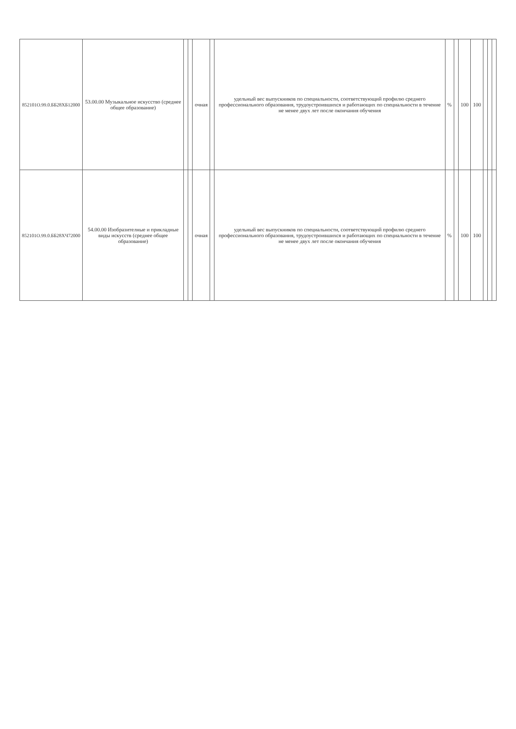| 852101О.99.0.ББ28ХБ12000 | 53.00.00 Музыкальное искусство (среднее общее образование) | | | очная | | удельный вес выпускников по специальности, соответствующий профилю среднего профессионального образования, трудоустроившихся и работающих по специальности в течение не менее двух лет после окончания обучения | % | | 100 | 100 | | | |
| 852101О.99.0.ББ28ХЧ72000 | 54.00.00 Изобразителные и прикладные виды искусств (среднее общее образование) | | | очная | | удельный вес выпускников по специальности, соответствующий профилю среднего профессионального образования, трудоустроившихся и работающих по специальности в течение не менее двух лет после окончания обучения | % | | 100 | 100 | | | |